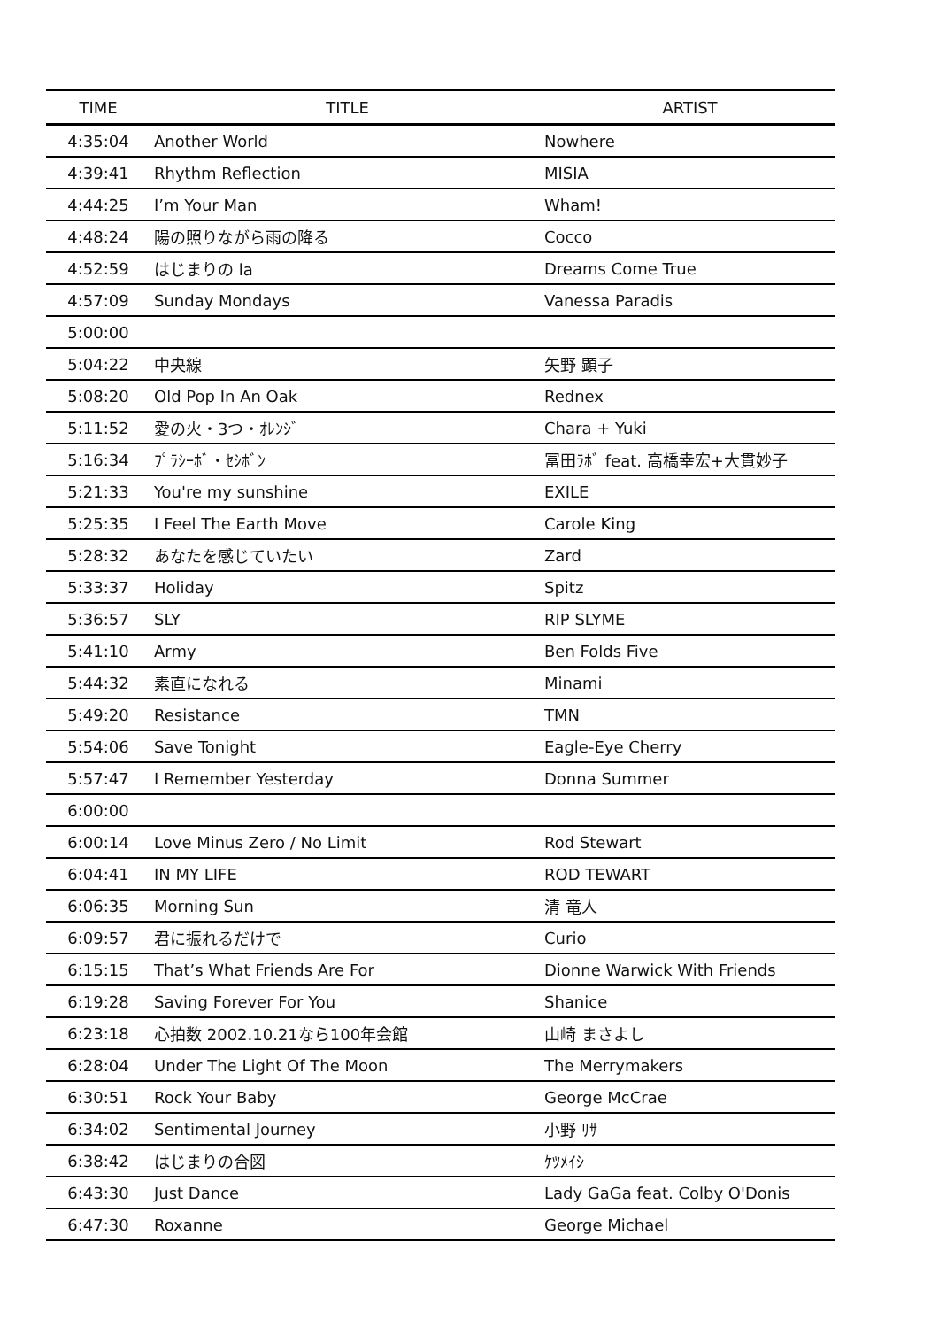| TIME | TITLE | ARTIST |
| --- | --- | --- |
| 4:35:04 | Another World | Nowhere |
| 4:39:41 | Rhythm Reflection | MISIA |
| 4:44:25 | I’m Your Man | Wham! |
| 4:48:24 | 陽の照りながら雨の降る | Cocco |
| 4:52:59 | はじまりの la | Dreams Come True |
| 4:57:09 | Sunday Mondays | Vanessa Paradis |
| 5:00:00 | | |
| 5:04:22 | 中央線 | 矢野 顕子 |
| 5:08:20 | Old Pop In An Oak | Rednex |
| 5:11:52 | 愛の火・3つ・ｵﾚﾝｼﾞ | Chara + Yuki |
| 5:16:34 | ﾌﾟﾗｼｰﾎﾞ・ｾｼﾎﾞﾝ | 冨田ﾗﾎﾞ feat. 高橋幸宏+大貫妙子 |
| 5:21:33 | You're my sunshine | EXILE |
| 5:25:35 | I Feel The Earth Move | Carole King |
| 5:28:32 | あなたを感じていたい | Zard |
| 5:33:37 | Holiday | Spitz |
| 5:36:57 | SLY | RIP SLYME |
| 5:41:10 | Army | Ben Folds Five |
| 5:44:32 | 素直になれる | Minami |
| 5:49:20 | Resistance | TMN |
| 5:54:06 | Save Tonight | Eagle-Eye Cherry |
| 5:57:47 | I Remember Yesterday | Donna Summer |
| 6:00:00 | | |
| 6:00:14 | Love Minus Zero / No Limit | Rod Stewart |
| 6:04:41 | IN MY LIFE | ROD TEWART |
| 6:06:35 | Morning Sun | 清 竜人 |
| 6:09:57 | 君に振れるだけで | Curio |
| 6:15:15 | That’s What Friends Are For | Dionne Warwick With Friends |
| 6:19:28 | Saving Forever For You | Shanice |
| 6:23:18 | 心拍数 2002.10.21なら100年会館 | 山崎 まさよし |
| 6:28:04 | Under The Light Of The Moon | The Merrymakers |
| 6:30:51 | Rock Your Baby | George McCrae |
| 6:34:02 | Sentimental Journey | 小野 ﾘｻ |
| 6:38:42 | はじまりの合図 | ｹﾂﾒｲｼ |
| 6:43:30 | Just Dance | Lady GaGa feat. Colby O'Donis |
| 6:47:30 | Roxanne | George Michael |